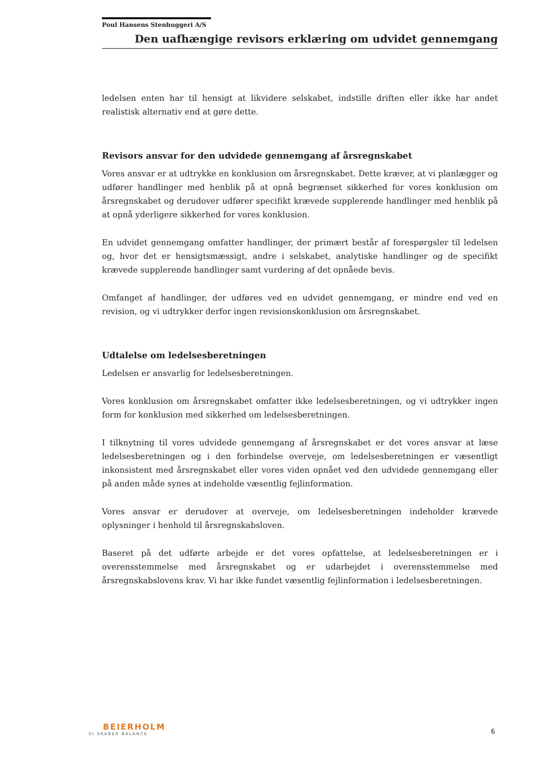Poul Hansens Stenhuggeri A/S
Den uafhængige revisors erklæring om udvidet gennemgang
ledelsen enten har til hensigt at likvidere selskabet, indstille driften eller ikke har andet realistisk alternativ end at gøre dette.
Revisors ansvar for den udvidede gennemgang af årsregnskabet
Vores ansvar er at udtrykke en konklusion om årsregnskabet. Dette kræver, at vi planlægger og udfører handlinger med henblik på at opnå begrænset sikkerhed for vores konklusion om årsregnskabet og derudover udfører specifikt krævede supplerende handlinger med henblik på at opnå yderligere sikkerhed for vores konklusion.
En udvidet gennemgang omfatter handlinger, der primært består af forespørgsler til ledelsen og, hvor det er hensigtsmæssigt, andre i selskabet, analytiske handlinger og de specifikt krævede supplerende handlinger samt vurdering af det opnåede bevis.
Omfanget af handlinger, der udføres ved en udvidet gennemgang, er mindre end ved en revision, og vi udtrykker derfor ingen revisionskonklusion om årsregnskabet.
Udtalelse om ledelsesberetningen
Ledelsen er ansvarlig for ledelsesberetningen.
Vores konklusion om årsregnskabet omfatter ikke ledelsesberetningen, og vi udtrykker ingen form for konklusion med sikkerhed om ledelsesberetningen.
I tilknytning til vores udvidede gennemgang af årsregnskabet er det vores ansvar at læse ledelsesberetningen og i den forbindelse overveje, om ledelsesberetningen er væsentligt inkonsistent med årsregnskabet eller vores viden opnået ved den udvidede gennemgang eller på anden måde synes at indeholde væsentlig fejlinformation.
Vores ansvar er derudover at overveje, om ledelsesberetningen indeholder krævede oplysninger i henhold til årsregnskabsloven.
Baseret på det udførte arbejde er det vores opfattelse, at ledelsesberetningen er i overensstemmelse med årsregnskabet og er udarbejdet i overensstemmelse med årsregnskabslovens krav. Vi har ikke fundet væsentlig fejlinformation i ledelsesberetningen.
BEIERHOLM
VI SKABER BALANCE
6